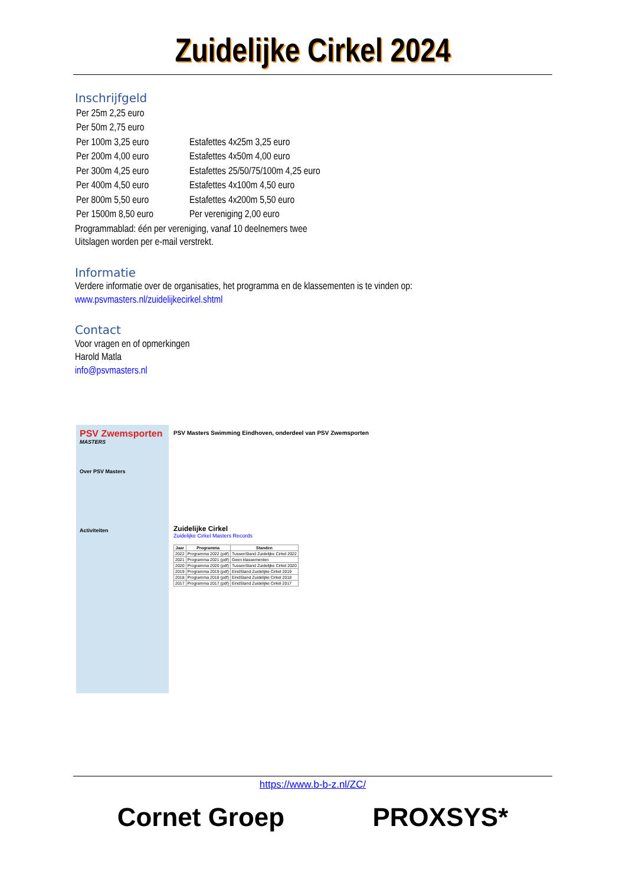Zuidelijke Cirkel 2024
Inschrijfgeld
| Per 25m 2,25 euro | |
| Per 50m 2,75 euro | |
| Per 100m 3,25 euro | Estafettes 4x25m 3,25 euro |
| Per 200m 4,00 euro | Estafettes 4x50m 4,00 euro |
| Per 300m 4,25 euro | Estafettes 25/50/75/100m 4,25 euro |
| Per 400m 4,50 euro | Estafettes 4x100m 4,50 euro |
| Per 800m 5,50 euro | Estafettes 4x200m 5,50 euro |
| Per 1500m 8,50 euro | Per vereniging 2,00 euro |
Programmablad: één per vereniging, vanaf 10 deelnemers twee
Uitslagen worden per e-mail verstrekt.
Informatie
Verdere informatie over de organisaties, het programma en de klassementen is te vinden op:
www.psvmasters.nl/zuidelijkecirkel.shtml
Contact
Voor vragen en of opmerkingen
Harold Matla
info@psvmasters.nl
PSV Zwemsporten
MASTERS
Over PSV Masters
Activiteiten
PSV Masters Swimming Eindhoven, onderdeel van PSV Zwemsporten
Zuidelijke Cirkel
Zuidelijke Cirkel Masters Records
| Jaar | Programma | Standen |
| --- | --- | --- |
| 2022 | Programma 2022 (pdf) | TussenStand Zuidelijke Cirkel 2022 |
| 2021 | Programma 2021 (pdf) | Geen klassementen |
| 2020 | Programma 2020 (pdf) | TussenStand Zuidelijke Cirkel 2020 |
| 2019 | Programma 2019 (pdf) | EindStand Zuidelijke Cirkel 2019 |
| 2018 | Programma 2018 (pdf) | EindStand Zuidelijke Cirkel 2018 |
| 2017 | Programma 2017 (pdf) | EindStand Zuidelijke Cirkel 2017 |
https://www.b-b-z.nl/ZC/
Cornet Groep PROXSYS*